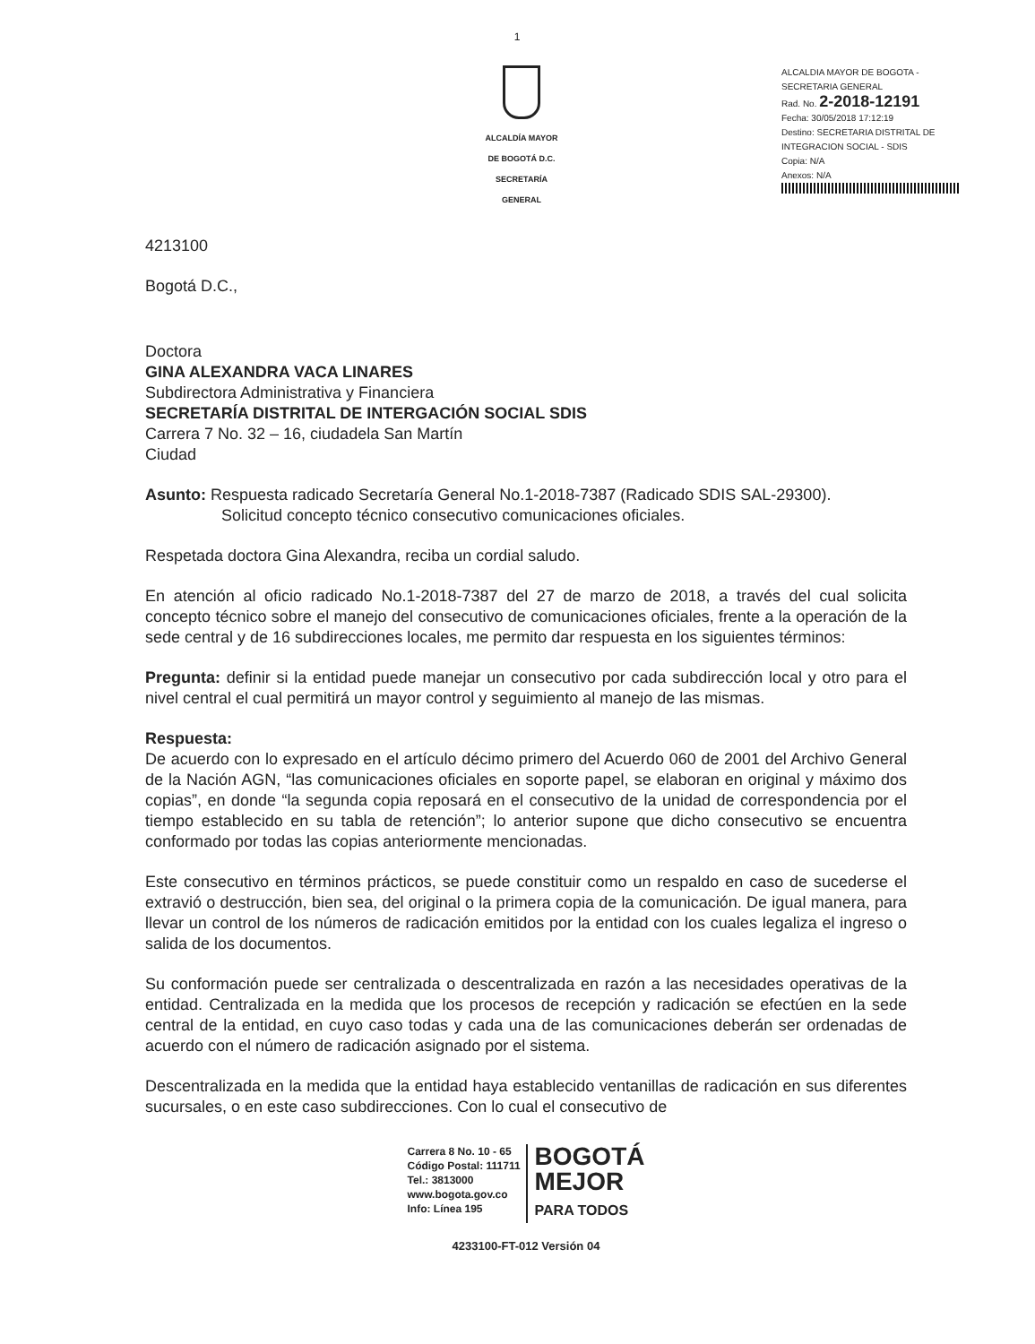1
ALCALDÍA MAYOR
DE BOGOTÁ D.C.
SECRETARÍA GENERAL
ALCALDIA MAYOR DE BOGOTA - SECRETARIA GENERAL
Rad. No. 2-2018-12191
Fecha: 30/05/2018 17:12:19
Destino: SECRETARIA DISTRITAL DE INTEGRACION SOCIAL - SDIS
Copia: N/A
Anexos: N/A
4213100
Bogotá D.C.,
Doctora
GINA ALEXANDRA VACA LINARES
Subdirectora Administrativa y Financiera
SECRETARÍA DISTRITAL DE INTERGACIÓN SOCIAL SDIS
Carrera 7 No. 32 – 16, ciudadela San Martín
Ciudad
Asunto: Respuesta radicado Secretaría General No.1-2018-7387 (Radicado SDIS SAL-29300).
Solicitud concepto técnico consecutivo comunicaciones oficiales.
Respetada doctora Gina Alexandra, reciba un cordial saludo.
En atención al oficio radicado No.1-2018-7387 del 27 de marzo de 2018, a través del cual solicita concepto técnico sobre el manejo del consecutivo de comunicaciones oficiales, frente a la operación de la sede central y de 16 subdirecciones locales, me permito dar respuesta en los siguientes términos:
Pregunta: definir si la entidad puede manejar un consecutivo por cada subdirección local y otro para el nivel central el cual permitirá un mayor control y seguimiento al manejo de las mismas.
Respuesta:
De acuerdo con lo expresado en el artículo décimo primero del Acuerdo 060 de 2001 del Archivo General de la Nación AGN, “las comunicaciones oficiales en soporte papel, se elaboran en original y máximo dos copias”, en donde “la segunda copia reposará en el consecutivo de la unidad de correspondencia por el tiempo establecido en su tabla de retención”; lo anterior supone que dicho consecutivo se encuentra conformado por todas las copias anteriormente mencionadas.
Este consecutivo en términos prácticos, se puede constituir como un respaldo en caso de sucederse el extravió o destrucción, bien sea, del original o la primera copia de la comunicación. De igual manera, para llevar un control de los números de radicación emitidos por la entidad con los cuales legaliza el ingreso o salida de los documentos.
Su conformación puede ser centralizada o descentralizada en razón a las necesidades operativas de la entidad. Centralizada en la medida que los procesos de recepción y radicación se efectúen en la sede central de la entidad, en cuyo caso todas y cada una de las comunicaciones deberán ser ordenadas de acuerdo con el número de radicación asignado por el sistema.
Descentralizada en la medida que la entidad haya establecido ventanillas de radicación en sus diferentes sucursales, o en este caso subdirecciones. Con lo cual el consecutivo de
Carrera 8 No. 10 - 65
Código Postal: 111711
Tel.: 3813000
www.bogota.gov.co
Info: Línea 195
BOGOTÁ
MEJOR
PARA TODOS
4233100-FT-012 Versión 04